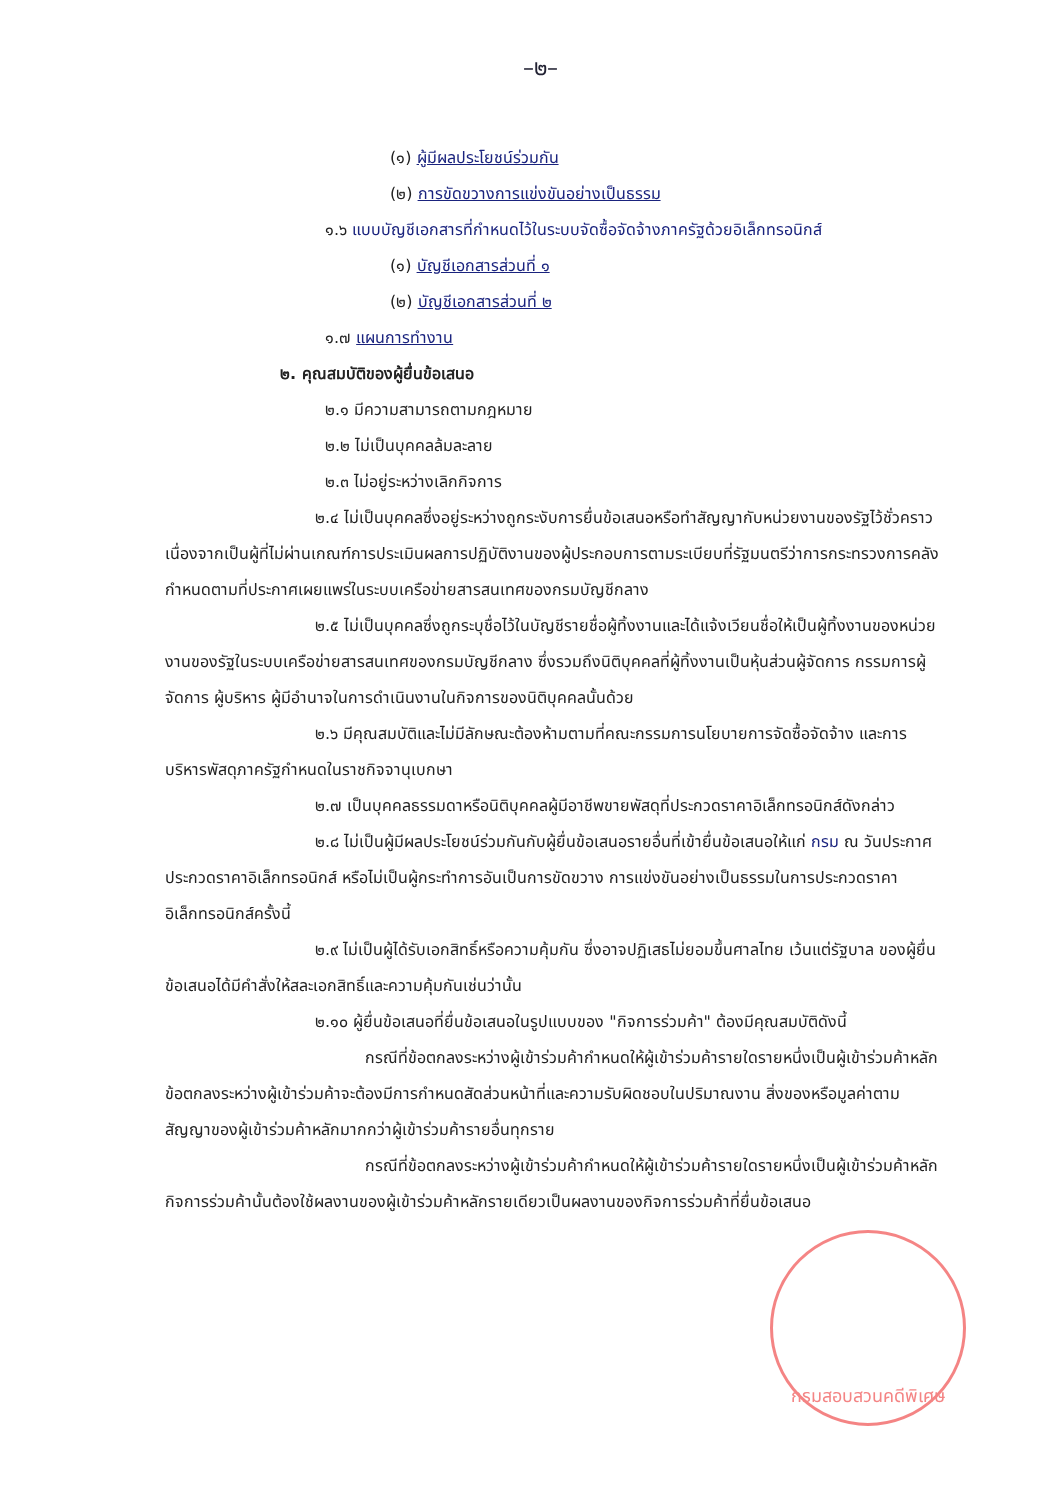–๒–
(๑) ผู้มีผลประโยชน์ร่วมกัน
(๒) การขัดขวางการแข่งขันอย่างเป็นธรรม
๑.๖ แบบบัญชีเอกสารที่กำหนดไว้ในระบบจัดซื้อจัดจ้างภาครัฐด้วยอิเล็กทรอนิกส์
(๑) บัญชีเอกสารส่วนที่ ๑
(๒) บัญชีเอกสารส่วนที่ ๒
๑.๗ แผนการทำงาน
๒. คุณสมบัติของผู้ยื่นข้อเสนอ
๒.๑ มีความสามารถตามกฎหมาย
๒.๒ ไม่เป็นบุคคลล้มละลาย
๒.๓ ไม่อยู่ระหว่างเลิกกิจการ
๒.๔ ไม่เป็นบุคคลซึ่งอยู่ระหว่างถูกระงับการยื่นข้อเสนอหรือทำสัญญากับหน่วยงานของรัฐไว้ชั่วคราว เนื่องจากเป็นผู้ที่ไม่ผ่านเกณฑ์การประเมินผลการปฏิบัติงานของผู้ประกอบการตามระเบียบที่รัฐมนตรีว่าการกระทรวงการคลังกำหนดตามที่ประกาศเผยแพร่ในระบบเครือข่ายสารสนเทศของกรมบัญชีกลาง
๒.๕ ไม่เป็นบุคคลซึ่งถูกระบุชื่อไว้ในบัญชีรายชื่อผู้ทิ้งงานและได้แจ้งเวียนชื่อให้เป็นผู้ทิ้งงานของหน่วยงานของรัฐในระบบเครือข่ายสารสนเทศของกรมบัญชีกลาง ซึ่งรวมถึงนิติบุคคลที่ผู้ทิ้งงานเป็นหุ้นส่วนผู้จัดการ กรรมการผู้จัดการ ผู้บริหาร ผู้มีอำนาจในการดำเนินงานในกิจการของนิติบุคคลนั้นด้วย
๒.๖ มีคุณสมบัติและไม่มีลักษณะต้องห้ามตามที่คณะกรรมการนโยบายการจัดซื้อจัดจ้าง และการบริหารพัสดุภาครัฐกำหนดในราชกิจจานุเบกษา
๒.๗ เป็นบุคคลธรรมดาหรือนิติบุคคลผู้มีอาชีพขายพัสดุที่ประกวดราคาอิเล็กทรอนิกส์ดังกล่าว
๒.๘ ไม่เป็นผู้มีผลประโยชน์ร่วมกันกับผู้ยื่นข้อเสนอรายอื่นที่เข้ายื่นข้อเสนอให้แก่ กรม ณ วันประกาศประกวดราคาอิเล็กทรอนิกส์ หรือไม่เป็นผู้กระทำการอันเป็นการขัดขวาง การแข่งขันอย่างเป็นธรรมในการประกวดราคาอิเล็กทรอนิกส์ครั้งนี้
๒.๙ ไม่เป็นผู้ได้รับเอกสิทธิ์หรือความคุ้มกัน ซึ่งอาจปฏิเสธไม่ยอมขึ้นศาลไทย เว้นแต่รัฐบาล ของผู้ยื่นข้อเสนอได้มีคำสั่งให้สละเอกสิทธิ์และความคุ้มกันเช่นว่านั้น
๒.๑๐ ผู้ยื่นข้อเสนอที่ยื่นข้อเสนอในรูปแบบของ "กิจการร่วมค้า" ต้องมีคุณสมบัติดังนี้
กรณีที่ข้อตกลงระหว่างผู้เข้าร่วมค้ากำหนดให้ผู้เข้าร่วมค้ารายใดรายหนึ่งเป็นผู้เข้าร่วมค้าหลัก ข้อตกลงระหว่างผู้เข้าร่วมค้าจะต้องมีการกำหนดสัดส่วนหน้าที่และความรับผิดชอบในปริมาณงาน สิ่งของหรือมูลค่าตามสัญญาของผู้เข้าร่วมค้าหลักมากกว่าผู้เข้าร่วมค้ารายอื่นทุกราย
กรณีที่ข้อตกลงระหว่างผู้เข้าร่วมค้ากำหนดให้ผู้เข้าร่วมค้ารายใดรายหนึ่งเป็นผู้เข้าร่วมค้าหลัก กิจการร่วมค้านั้นต้องใช้ผลงานของผู้เข้าร่วมค้าหลักรายเดียวเป็นผลงานของกิจการร่วมค้าที่ยื่นข้อเสนอ
กรมสอบสวนคดีพิเศษ